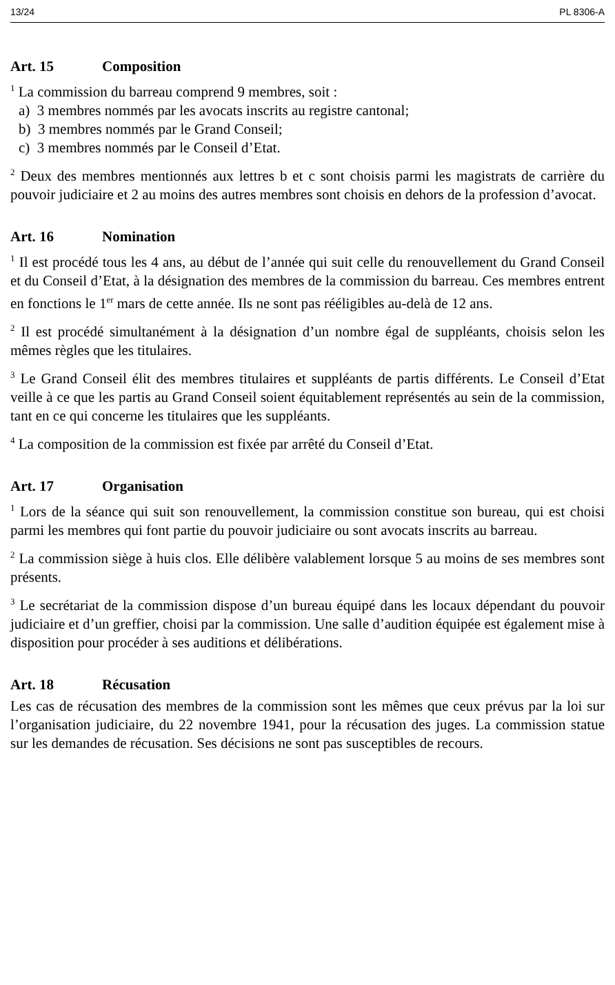13/24 PL 8306-A
Art. 15 Composition
<sup>1</sup> La commission du barreau comprend 9 membres, soit :
a) 3 membres nommés par les avocats inscrits au registre cantonal;
b) 3 membres nommés par le Grand Conseil;
c) 3 membres nommés par le Conseil d’Etat.
<sup>2</sup> Deux des membres mentionnés aux lettres b et c sont choisis parmi les magistrats de carrière du pouvoir judiciaire et 2 au moins des autres membres sont choisis en dehors de la profession d’avocat.
Art. 16 Nomination
<sup>1</sup> Il est procédé tous les 4 ans, au début de l’année qui suit celle du renouvellement du Grand Conseil et du Conseil d’Etat, à la désignation des membres de la commission du barreau. Ces membres entrent en fonctions le 1<sup>er</sup> mars de cette année. Ils ne sont pas rééligibles au-delà de 12 ans.
<sup>2</sup> Il est procédé simultanément à la désignation d’un nombre égal de suppléants, choisis selon les mêmes règles que les titulaires.
<sup>3</sup> Le Grand Conseil élit des membres titulaires et suppléants de partis différents. Le Conseil d’Etat veille à ce que les partis au Grand Conseil soient équitablement représentés au sein de la commission, tant en ce qui concerne les titulaires que les suppléants.
<sup>4</sup> La composition de la commission est fixée par arrêté du Conseil d’Etat.
Art. 17 Organisation
<sup>1</sup> Lors de la séance qui suit son renouvellement, la commission constitue son bureau, qui est choisi parmi les membres qui font partie du pouvoir judiciaire ou sont avocats inscrits au barreau.
<sup>2</sup> La commission siège à huis clos. Elle délibère valablement lorsque 5 au moins de ses membres sont présents.
<sup>3</sup> Le secrétariat de la commission dispose d’un bureau équipé dans les locaux dépendant du pouvoir judiciaire et d’un greffier, choisi par la commission. Une salle d’audition équipée est également mise à disposition pour procéder à ses auditions et délibérations.
Art. 18 Récusation
Les cas de récusation des membres de la commission sont les mêmes que ceux prévus par la loi sur l’organisation judiciaire, du 22 novembre 1941, pour la récusation des juges. La commission statue sur les demandes de récusation. Ses décisions ne sont pas susceptibles de recours.